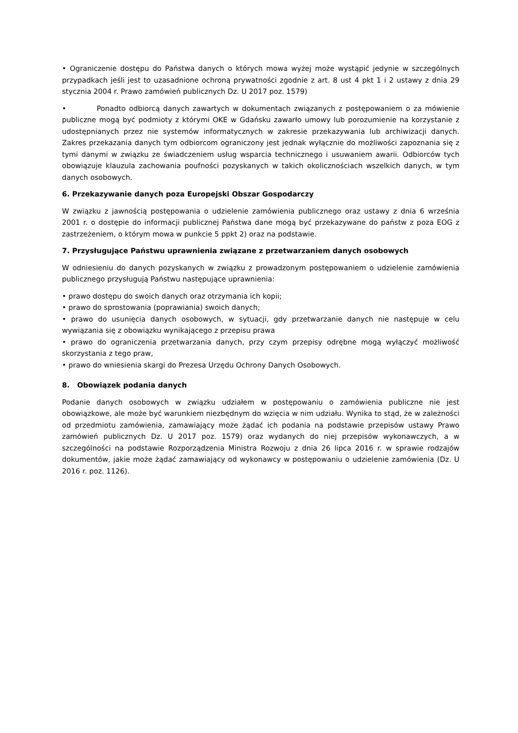• Ograniczenie dostępu do Państwa danych o których mowa wyżej może wystąpić jedynie w szczególnych przypadkach jeśli jest to uzasadnione ochroną prywatności zgodnie z art. 8 ust 4 pkt 1 i 2 ustawy z dnia 29 stycznia 2004 r. Prawo zamówień publicznych Dz. U 2017 poz. 1579)
• Ponadto odbiorcą danych zawartych w dokumentach związanych z postępowaniem o za mówienie publiczne mogą być podmioty z którymi OKE w Gdańsku zawarło umowy lub porozumienie na korzystanie z udostępnianych przez nie systemów informatycznych w zakresie przekazywania lub archiwizacji danych. Zakres przekazania danych tym odbiorcom ograniczony jest jednak wyłącznie do możliwości zapoznania się z tymi danymi w związku ze świadczeniem usług wsparcia technicznego i usuwaniem awarii. Odbiorców tych obowiązuje klauzula zachowania poufności pozyskanych w takich okolicznościach wszelkich danych, w tym danych osobowych.
6. Przekazywanie danych poza Europejski Obszar Gospodarczy
W związku z jawnością postępowania o udzielenie zamówienia publicznego oraz ustawy z dnia 6 września 2001 r. o dostępie do informacji publicznej Państwa dane mogą być przekazywane do państw z poza EOG z zastrzeżeniem, o którym mowa w punkcie 5 ppkt 2) oraz na podstawie.
7. Przysługujące Państwu uprawnienia związane z przetwarzaniem danych osobowych
W odniesieniu do danych pozyskanych w związku z prowadzonym postępowaniem o udzielenie zamówienia publicznego przysługują Państwu następujące uprawnienia:
• prawo dostępu do swoich danych oraz otrzymania ich kopii;
• prawo do sprostowania (poprawiania) swoich danych;
• prawo do usunięcia danych osobowych, w sytuacji, gdy przetwarzanie danych nie następuje w celu wywiązania się z obowiązku wynikającego z przepisu prawa
• prawo do ograniczenia przetwarzania danych, przy czym przepisy odrębne mogą wyłączyć możliwość skorzystania z tego praw,
• prawo do wniesienia skargi do Prezesa Urzędu Ochrony Danych Osobowych.
8. Obowiązek podania danych
Podanie danych osobowych w związku udziałem w postępowaniu o zamówienia publiczne nie jest obowiązkowe, ale może być warunkiem niezbędnym do wzięcia w nim udziału. Wynika to stąd, że w zależności od przedmiotu zamówienia, zamawiający może żądać ich podania na podstawie przepisów ustawy Prawo zamówień publicznych Dz. U 2017 poz. 1579) oraz wydanych do niej przepisów wykonawczych, a w szczególności na podstawie Rozporządzenia Ministra Rozwoju z dnia 26 lipca 2016 r. w sprawie rodzajów dokumentów, jakie może żądać zamawiający od wykonawcy w postępowaniu o udzielenie zamówienia (Dz. U 2016 r. poz. 1126).